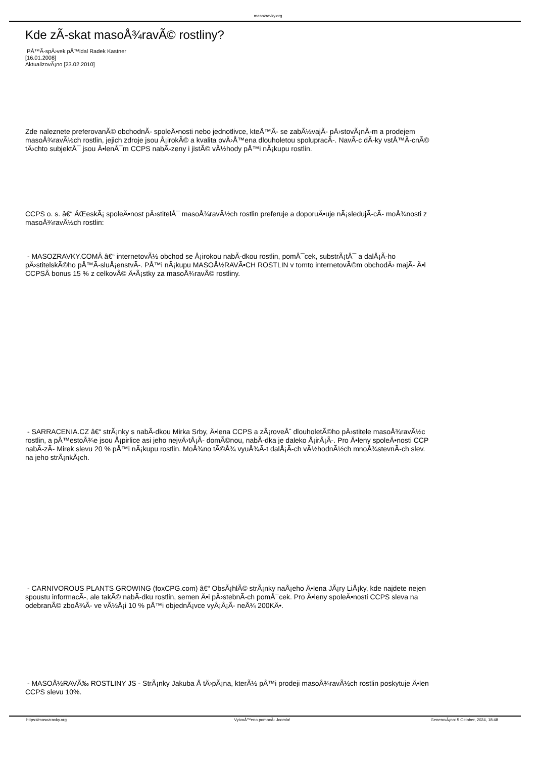masozravky.org
Kde zÃ-skat masoÅ¾ravÃ© rostliny?
PÅ™Ã-spÄ›vek pÅ™idal Radek Kastner
[16.01.2008]
AktualizovÃ¡no [23.02.2010]
Zde naleznete preferovanÃ© obchodnÃ- spoleÄ•nosti nebo jednotlivce, kteÅ™Ã- se zabÃ½vajÃ- pÄ›stovÃ¡nÃ-m a prodejem
masoÅ¾ravÃ½ch rostlin, jejich zdroje jsou Å¡irokÃ© a kvalita ovÄ›Å™ena dlouholetou spolupracÃ-. NavÃ-c dÃ-ky vstÅ™Ã-cnÃ©
tÄ›chto subjektÅ¯ jsou Ä•lenÅ¯m CCPS nabÃ-zeny i jistÃ© vÃ½hody pÅ™i nÃ¡kupu rostlin.
CCPS o. s. â€“ ÄŒeskÃ¡ spoleÄ•nost pÄ›stitelÅ¯ masoÅ¾ravÃ½ch rostlin preferuje a doporuÄ•uje nÃ¡sledujÃ-cÃ- moÅ¾nosti z
masoÅ¾ravÃ½ch rostlin:
- MASOZRAVKY.COMÂ â€“ internetovÃ½ obchod se Å¡irokou nabÃ-dkou rostlin, pomÅ¯cek, substrÃ¡tÅ¯ a dalÅ¡Ã-ho
pÄ›stitelskÃ©ho pÅ™Ã-sluÅ¡enstvÃ-. PÅ™i nÃ¡kupu MASOÅ½RAVÃ•CH ROSTLIN v tomto internetovÃ©m obchodÄ› majÃ- Ä•l
CCPSÂ bonus 15 % z celkovÃ© Ä•Ã¡stky za masoÅ¾ravÃ© rostliny.
- SARRACENIA.CZ â€“ strÃ¡nky s nabÃ-dkou Mirka Srby, Ä•lena CCPS a zÃ¡roveÅˆ dlouholetÃ©ho pÄ›stitele masoÅ¾ravÃ½c
rostlin, a pÅ™estoÅ¾e jsou Å¡pirlice asi jeho nejvÄ›tÅ¡Ã- domÃ©nou, nabÃ-dka je daleko Å¡irÅ¡Ã-. Pro Ä•leny spoleÄ•nosti CCP
nabÃ-zÃ- Mirek slevu 20 % pÅ™i nÃ¡kupu rostlin. MoÅ¾no tÃ©Å¾ vyuÅ¾Ã-t dalÅ¡Ã-ch vÃ½hodnÃ½ch mnoÅ¾stevnÃ-ch slev.
na jeho strÃ¡nkÃ¡ch.
- CARNIVOROUS PLANTS GROWING (foxCPG.com) â€“ ObsÃ¡hlÃ© strÃ¡nky naÅ¡eho Ä•lena JÃ¡ry LiÅ¡ky, kde najdete nejen
spoustu informacÃ-, ale takÃ© nabÃ-dku rostlin, semen Ä•i pÄ›stebnÃ-ch pomÅ¯cek. Pro Ä•leny spoleÄ•nosti CCPS sleva na
odebranÃ© zboÅ¾Ã- ve vÃ½Å¡i 10 % pÅ™i objednÃ¡vce vyÅ¡Å¡Ã- neÅ¾ 200KÄ•.
- MASOÅ½RAVÃ‰ ROSTLINY JS - StrÃ¡nky Jakuba Å tÄ›pÃ¡na, kterÃ½ pÅ™i prodeji masoÅ¾ravÃ½ch rostlin poskytuje Ä•len
CCPS slevu 10%.
https://masozravky.org VytvoÅ™eno pomocÃ- Joomla! GenerovÃ¡no: 5 October, 2024, 18:48